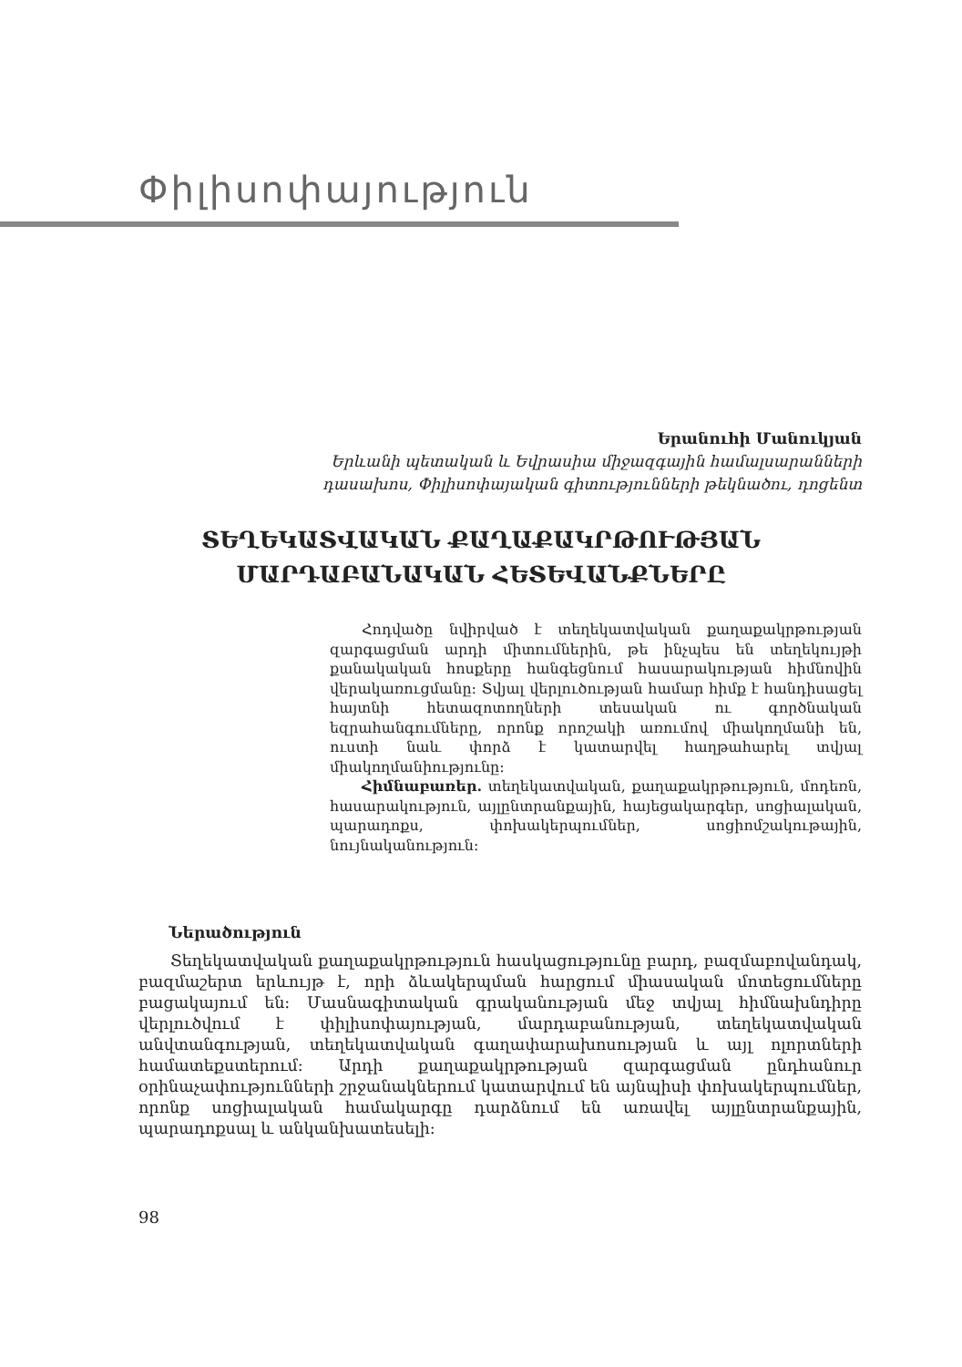Փիլիսոփայություն
Երանուհի Մանուկյան
Երևանի պետական և Եվրասիա միջազգային համալսարանների
դասախոս, Փիլիսոփայական գիտությունների թեկնածու, դոցենտ
ՏԵՂԵԿԱՏՎԱԿԱՆ ՔԱՂԱՔԱԿՐԹՈՒԹՅԱՆ
ՄԱՐԴԱԲԱՆԱԿԱՆ ՀԵՏԵՎԱՆՔՆԵՐԸ
Հոդվածը նվիրված է տեղեկատվական քաղաքակրթության զարգացման արդի միտումներին, թե ինչպես են տեղեկույթի քանակական հոսքերը հանգեցնում հասարակության հիմնովին վերակառուցմանը: Տվյալ վերլուծության համար հիմք է հանդիսացել հայտնի հետազոտողների տեսական ու գործնական եզրահանգումները, որոնք որոշակի առումով միակողմանի են, ուստի նաև փորձ է կատարվել հաղթահարել տվյալ միակողմանիությունը:
Հիմնաբառեր. տեղեկատվական, քաղաքակրթություն, մոդեռն, հասարակություն, այլընտրանքային, հայեցակարգեր, սոցիալական, պարադոքս, փոխակերպումներ, սոցիոմշակութային, նույնականություն:
Ներածություն
Տեղեկատվական քաղաքակրթություն հասկացությունը բարդ, բազմաբովանդակ, բազմաշերտ երևույթ է, որի ձևակերպման հարցում միասական մոտեցումները բացակայում են: Մասնագիտական գրականության մեջ տվյալ հիմնախնդիրը վերլուծվում է փիլիսոփայության, մարդաբանության, տեղեկատվական անվտանգության, տեղեկատվական գաղափարախոսության և այլ ոլորտների համատեքստերում: Արդի քաղաքակրթության զարգացման ընդհանուր օրինաչափությունների շրջանակներում կատարվում են այնպիսի փոխակերպումներ, որոնք սոցիալական համակարգը դարձնում են առավել այլընտրանքային, պարադոքսալ և անկանխատեսելի:
98